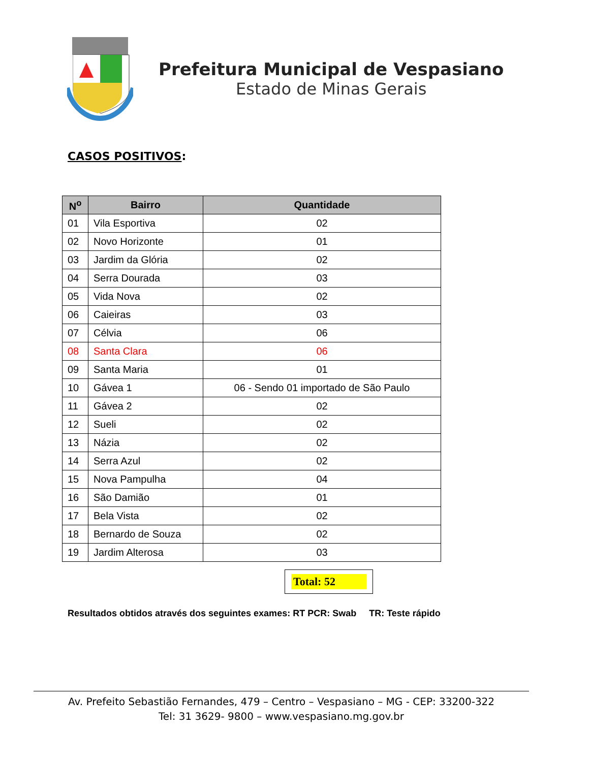Prefeitura Municipal de Vespasiano
Estado de Minas Gerais
CASOS POSITIVOS:
| N<sup>o</sup> | Bairro | Quantidade |
| --- | --- | --- |
| 01 | Vila Esportiva | 02 |
| 02 | Novo Horizonte | 01 |
| 03 | Jardim da Glória | 02 |
| 04 | Serra Dourada | 03 |
| 05 | Vida Nova | 02 |
| 06 | Caieiras | 03 |
| 07 | Célvia | 06 |
| 08 | Santa Clara | 06 |
| 09 | Santa Maria | 01 |
| 10 | Gávea 1 | 06 - Sendo 01 importado de São Paulo |
| 11 | Gávea 2 | 02 |
| 12 | Sueli | 02 |
| 13 | Názia | 02 |
| 14 | Serra Azul | 02 |
| 15 | Nova Pampulha | 04 |
| 16 | São Damião | 01 |
| 17 | Bela Vista | 02 |
| 18 | Bernardo de Souza | 02 |
| 19 | Jardim Alterosa | 03 |
Total: 52
Resultados obtidos através dos seguintes exames: RT PCR: Swab TR: Teste rápido
Av. Prefeito Sebastião Fernandes, 479 – Centro – Vespasiano – MG - CEP: 33200-322
Tel: 31 3629- 9800 – www.vespasiano.mg.gov.br